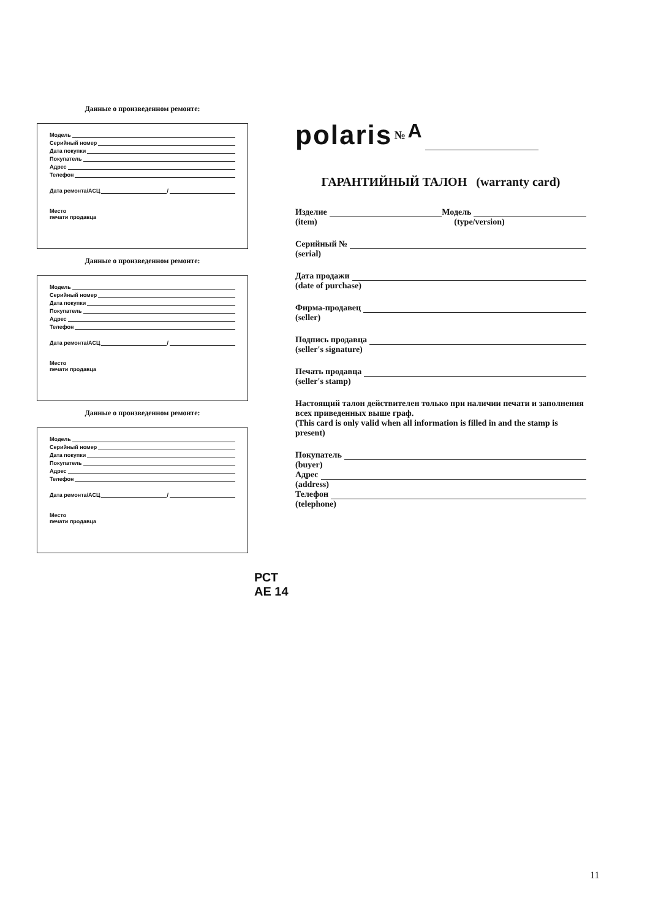Данные о произведенном ремонте:
Модель
Серийный номер
Дата покупки
Покупатель
Адрес
Телефон
Дата ремонта/АСЦ /
Место
печати продавца
Данные о произведенном ремонте:
Модель
Серийный номер
Дата покупки
Покупатель
Адрес
Телефон
Дата ремонта/АСЦ /
Место
печати продавца
Данные о произведенном ремонте:
Модель
Серийный номер
Дата покупки
Покупатель
Адрес
Телефон
Дата ремонта/АСЦ /
Место
печати продавца
polaris № A
ГАРАНТИЙНЫЙ ТАЛОН (warranty card)
Изделие Модель
(item) (type/version)
Серийный №
(serial)
Дата продажи
(date of purchase)
Фирма-продавец
(seller)
Подпись продавца
(seller's signature)
Печать продавца
(seller's stamp)
Настоящий талон действителен только при наличии печати и заполнения всех приведенных выше граф.
(This card is only valid when all information is filled in and the stamp is present)
Покупатель
(buyer)
Адрес
(address)
Телефон
(telephone)
РСТ
AE 14
11